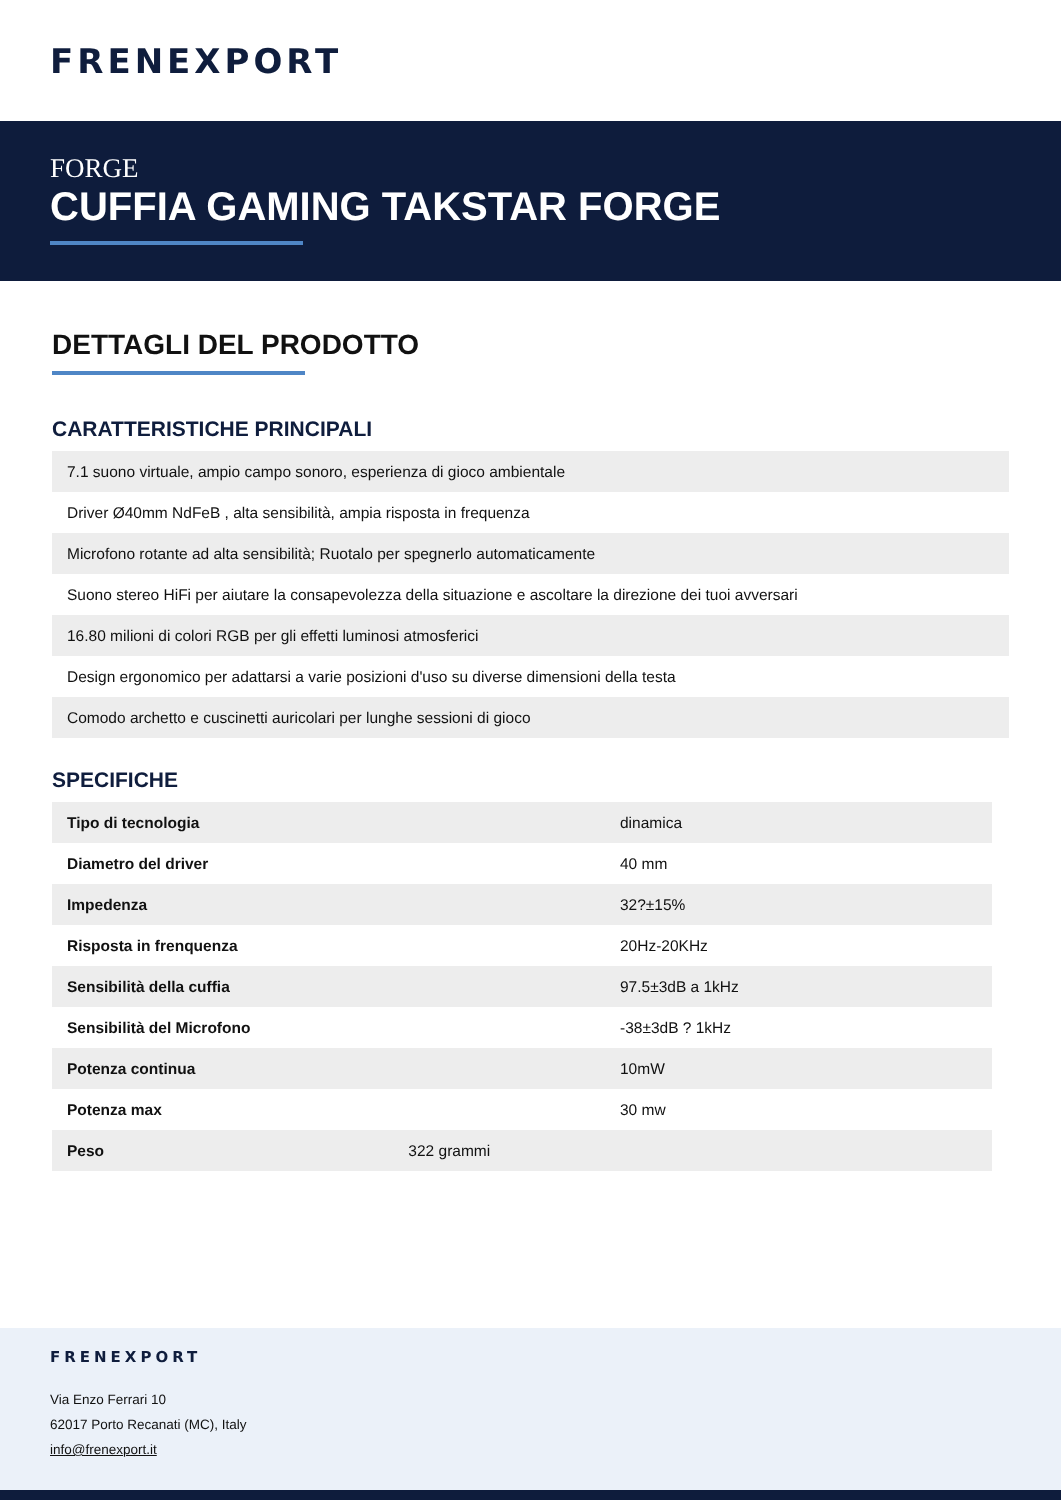FRENEXPORT
FORGE
CUFFIA GAMING TAKSTAR FORGE
DETTAGLI DEL PRODOTTO
CARATTERISTICHE PRINCIPALI
7.1 suono virtuale, ampio campo sonoro, esperienza di gioco ambientale
Driver Ø40mm NdFeB , alta sensibilità, ampia risposta in frequenza
Microfono rotante ad alta sensibilità; Ruotalo per spegnerlo automaticamente
Suono stereo HiFi per aiutare la consapevolezza della situazione e ascoltare la direzione dei tuoi avversari
16.80 milioni di colori RGB per gli effetti luminosi atmosferici
Design ergonomico per adattarsi a varie posizioni d'uso su diverse dimensioni della testa
Comodo archetto e cuscinetti auricolari per lunghe sessioni di gioco
SPECIFICHE
| Tipo di tecnologia | dinamica |
| Diametro del driver | 40 mm |
| Impedenza | 32?±15% |
| Risposta in frenquenza | 20Hz-20KHz |
| Sensibilità della cuffia | 97.5±3dB a 1kHz |
| Sensibilità del Microfono | -38±3dB ? 1kHz |
| Potenza continua | 10mW |
| Potenza max | 30 mw |
| Peso 322 grammi | |
FRENEXPORT
Via Enzo Ferrari 10
62017 Porto Recanati (MC), Italy
info@frenexport.it